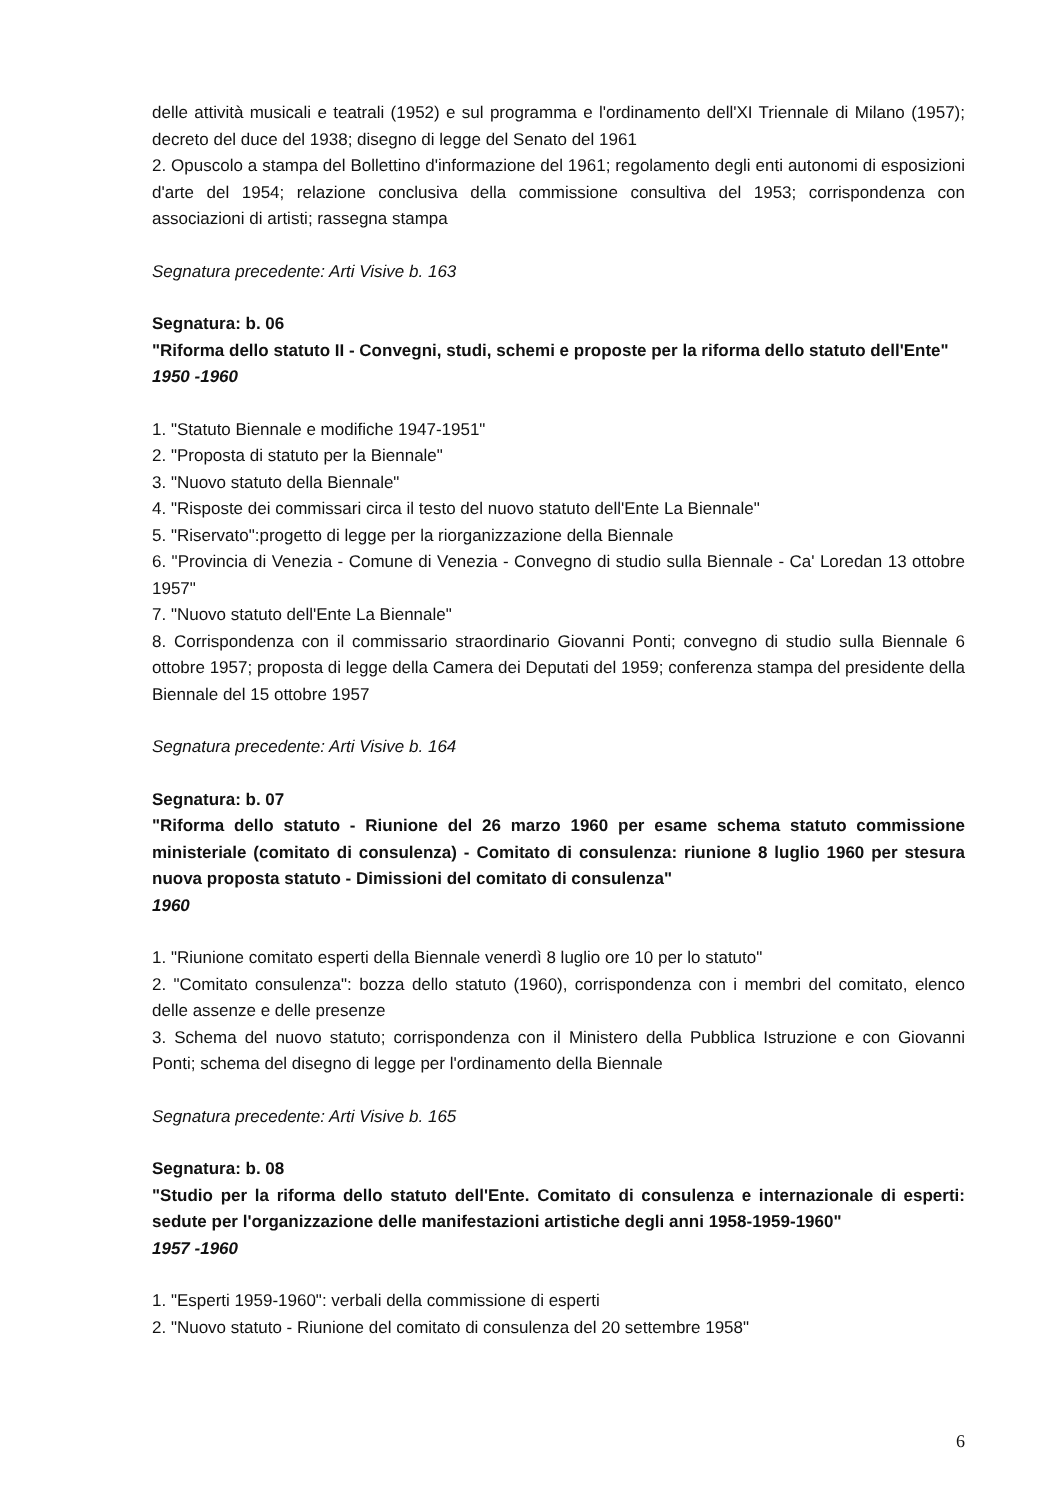delle attività musicali e teatrali (1952) e sul programma e l'ordinamento dell'XI Triennale di Milano (1957); decreto del duce del 1938; disegno di legge del Senato del 1961
2. Opuscolo a stampa del Bollettino d'informazione del 1961; regolamento degli enti autonomi di esposizioni d'arte del 1954; relazione conclusiva della commissione consultiva del 1953; corrispondenza con associazioni di artisti; rassegna stampa
Segnatura precedente: Arti Visive b. 163
Segnatura: b. 06
"Riforma dello statuto II - Convegni, studi, schemi e proposte per la riforma dello statuto dell'Ente"
1950 -1960
1. "Statuto Biennale e modifiche 1947-1951"
2. "Proposta di statuto per la Biennale"
3. "Nuovo statuto della Biennale"
4. "Risposte dei commissari circa il testo del nuovo statuto dell'Ente La Biennale"
5. "Riservato":progetto di legge per la riorganizzazione della Biennale
6. "Provincia di Venezia - Comune di Venezia - Convegno di studio sulla Biennale - Ca' Loredan 13 ottobre 1957"
7. "Nuovo statuto dell'Ente La Biennale"
8. Corrispondenza con il commissario straordinario Giovanni Ponti; convegno di studio sulla Biennale 6 ottobre 1957; proposta di legge della Camera dei Deputati del 1959; conferenza stampa del presidente della Biennale del 15 ottobre 1957
Segnatura precedente: Arti Visive b. 164
Segnatura: b. 07
"Riforma dello statuto - Riunione del 26 marzo 1960 per esame schema statuto commissione ministeriale (comitato di consulenza) - Comitato di consulenza: riunione 8 luglio 1960 per stesura nuova proposta statuto - Dimissioni del comitato di consulenza"
1960
1. "Riunione comitato esperti della Biennale venerdì 8 luglio ore 10 per lo statuto"
2. "Comitato consulenza": bozza dello statuto (1960), corrispondenza con i membri del comitato, elenco delle assenze e delle presenze
3. Schema del nuovo statuto; corrispondenza con il Ministero della Pubblica Istruzione e con Giovanni Ponti; schema del disegno di legge per l'ordinamento della Biennale
Segnatura precedente: Arti Visive b. 165
Segnatura: b. 08
"Studio per la riforma dello statuto dell'Ente. Comitato di consulenza e internazionale di esperti: sedute per l'organizzazione delle manifestazioni artistiche degli anni 1958-1959-1960"
1957 -1960
1. "Esperti 1959-1960": verbali della commissione di esperti
2. "Nuovo statuto - Riunione del comitato di consulenza del 20 settembre 1958"
6